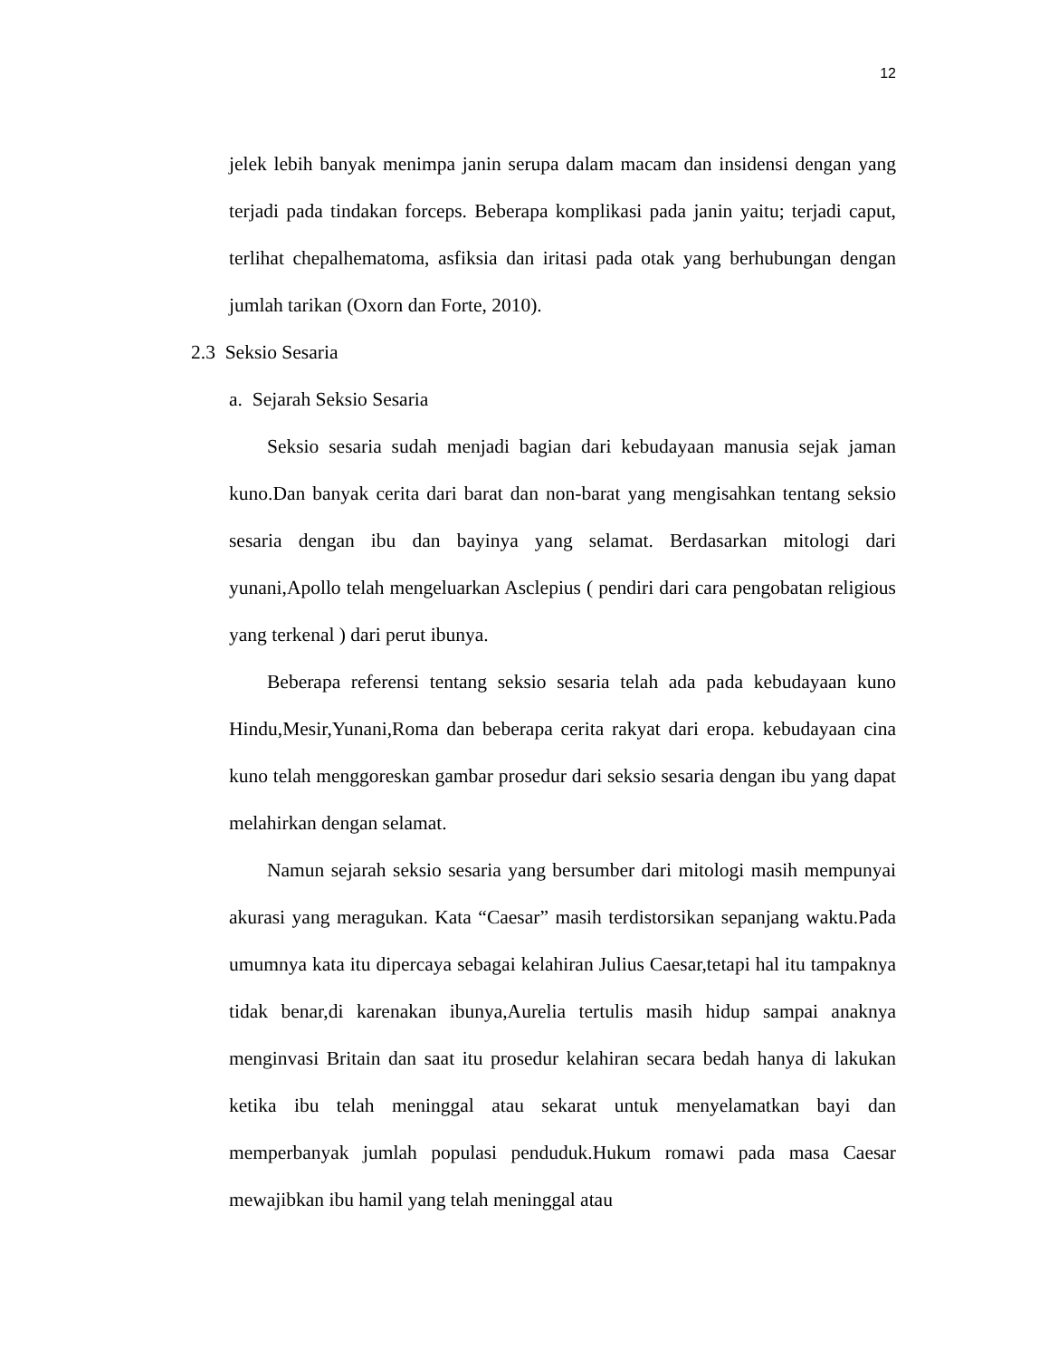12
jelek lebih banyak menimpa janin serupa dalam macam dan insidensi dengan yang terjadi pada tindakan forceps. Beberapa komplikasi pada janin yaitu; terjadi caput, terlihat chepalhematoma, asfiksia dan iritasi pada otak yang berhubungan dengan jumlah tarikan (Oxorn dan Forte, 2010).
2.3 Seksio Sesaria
a. Sejarah Seksio Sesaria
Seksio sesaria sudah menjadi bagian dari kebudayaan manusia sejak jaman kuno.Dan banyak cerita dari barat dan non-barat yang mengisahkan tentang seksio sesaria dengan ibu dan bayinya yang selamat. Berdasarkan mitologi dari yunani,Apollo telah mengeluarkan Asclepius ( pendiri dari cara pengobatan religious yang terkenal ) dari perut ibunya.
Beberapa referensi tentang seksio sesaria telah ada pada kebudayaan kuno Hindu,Mesir,Yunani,Roma dan beberapa cerita rakyat dari eropa. kebudayaan cina kuno telah menggoreskan gambar prosedur dari seksio sesaria dengan ibu yang dapat melahirkan dengan selamat.
Namun sejarah seksio sesaria yang bersumber dari mitologi masih mempunyai akurasi yang meragukan. Kata “Caesar” masih terdistorsikan sepanjang waktu.Pada umumnya kata itu dipercaya sebagai kelahiran Julius Caesar,tetapi hal itu tampaknya tidak benar,di karenakan ibunya,Aurelia tertulis masih hidup sampai anaknya menginvasi Britain dan saat itu prosedur kelahiran secara bedah hanya di lakukan ketika ibu telah meninggal atau sekarat untuk menyelamatkan bayi dan memperbanyak jumlah populasi penduduk.Hukum romawi pada masa Caesar mewajibkan ibu hamil yang telah meninggal atau